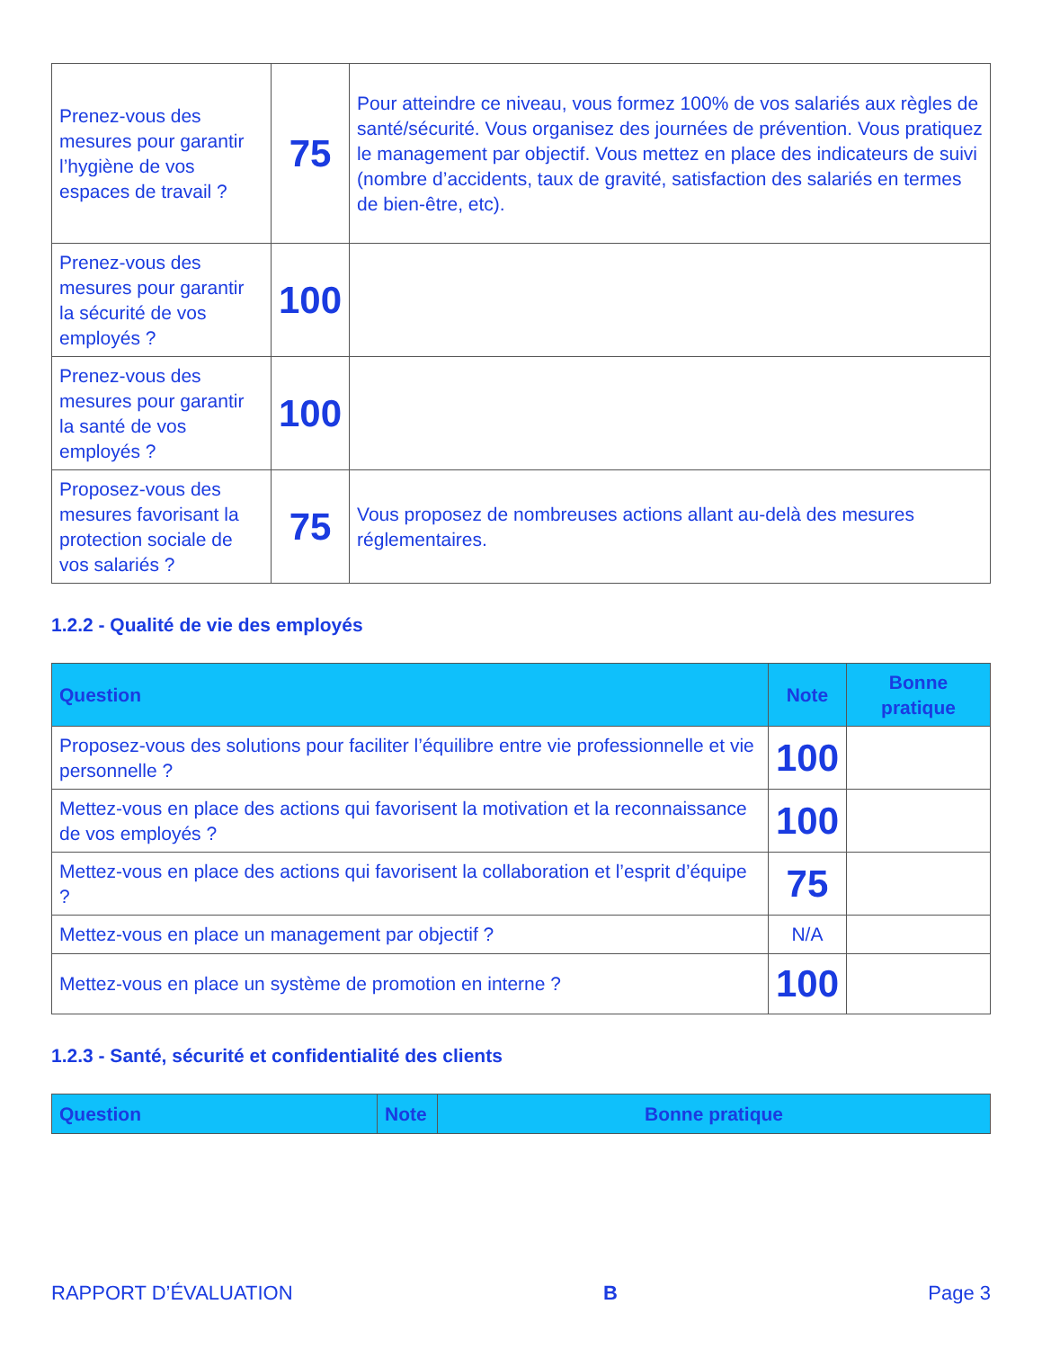| Prenez-vous des mesures pour garantir l’hygiène de vos espaces de travail ? | 75 | Pour atteindre ce niveau, vous formez 100% de vos salariés aux règles de santé/sécurité. Vous organisez des journées de prévention. Vous pratiquez le management par objectif. Vous mettez en place des indicateurs de suivi (nombre d’accidents, taux de gravité, satisfaction des salariés en termes de bien-être, etc). |
| Prenez-vous des mesures pour garantir la sécurité de vos employés ? | 100 | |
| Prenez-vous des mesures pour garantir la santé de vos employés ? | 100 | |
| Proposez-vous des mesures favorisant la protection sociale de vos salariés ? | 75 | Vous proposez de nombreuses actions allant au-delà des mesures réglementaires. |
1.2.2 - Qualité de vie des employés
| Question | Note | Bonne pratique |
| --- | --- | --- |
| Proposez-vous des solutions pour faciliter l’équilibre entre vie professionnelle et vie personnelle ? | 100 | |
| Mettez-vous en place des actions qui favorisent la motivation et la reconnaissance de vos employés ? | 100 | |
| Mettez-vous en place des actions qui favorisent la collaboration et l’esprit d’équipe ? | 75 | |
| Mettez-vous en place un management par objectif ? | N/A | |
| Mettez-vous en place un système de promotion en interne ? | 100 | |
1.2.3 - Santé, sécurité et confidentialité des clients
| Question | Note | Bonne pratique |
| --- | --- | --- |
RAPPORT D’ÉVALUATION B Page 3